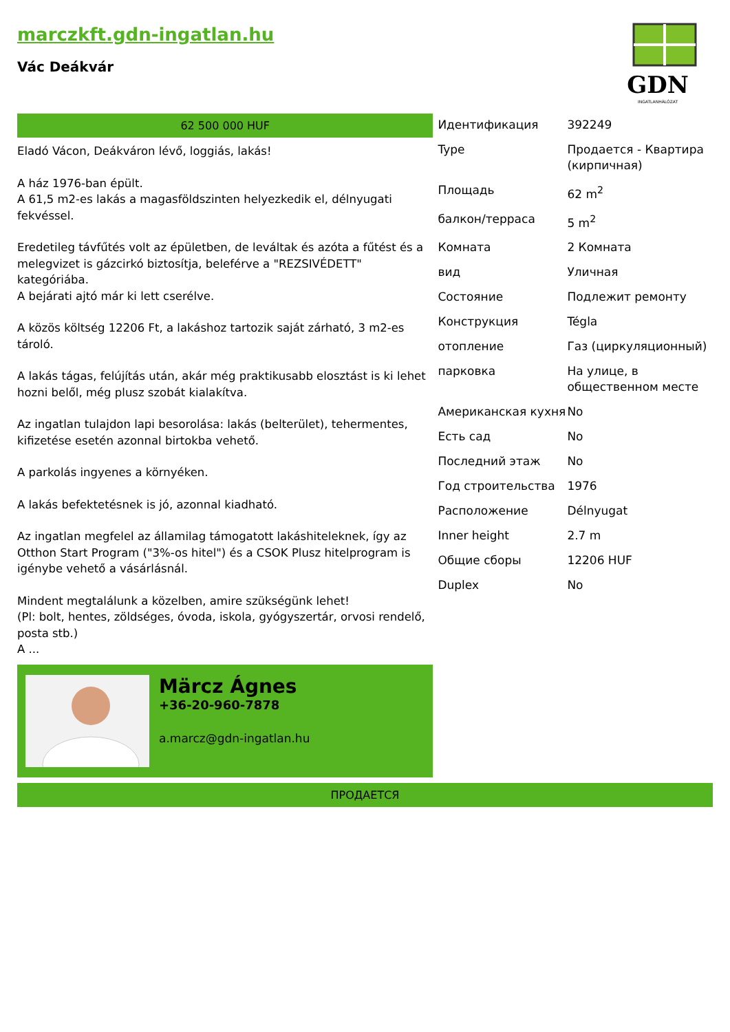marczkft.gdn-ingatlan.hu
Vác Deákvár
GDN
INGATLANHÁLÓZAT
62 500 000 HUF
Eladó Vácon, Deákváron lévő, loggiás, lakás!
A ház 1976-ban épült.
A 61,5 m2-es lakás a magasföldszinten helyezkedik el, délnyugati fekvéssel.
Eredetileg távfűtés volt az épületben, de leváltak és azóta a fűtést és a melegvizet is gázcirkó biztosítja, beleférve a "REZSIVÉDETT" kategóriába.
A bejárati ajtó már ki lett cserélve.
A közös költség 12206 Ft, a lakáshoz tartozik saját zárható, 3 m2-es tároló.
A lakás tágas, felújítás után, akár még praktikusabb elosztást is ki lehet hozni belől, még plusz szobát kialakítva.
Az ingatlan tulajdon lapi besorolása: lakás (belterület), tehermentes, kifizetése esetén azonnal birtokba vehető.
A parkolás ingyenes a környéken.
A lakás befektetésnek is jó, azonnal kiadható.
Az ingatlan megfelel az államilag támogatott lakáshiteleknek, így az Otthon Start Program ("3%-os hitel") és a CSOK Plusz hitelprogram is igénybe vehető a vásárlásnál.
Mindent megtalálunk a közelben, amire szükségünk lehet!
(Pl: bolt, hentes, zöldséges, óvoda, iskola, gyógyszertár, orvosi rendelő, posta stb.)
A ...
Märcz Ágnes
+36-20-960-7878
a.marcz@gdn-ingatlan.hu
| Идентификация | 392249 |
| Type | Продается - Квартира (кирпичная) |
| Площадь | 62 m<sup>2</sup> |
| балкон/терраса | 5 m<sup>2</sup> |
| Комната | 2 Комната |
| вид | Уличная |
| Состояние | Подлежит ремонту |
| Конструкция | Tégla |
| отопление | Газ (циркуляционный) |
| парковка | На улице, в общественном месте |
| Американская кухня | No |
| Есть сад | No |
| Последний этаж | No |
| Год строительства | 1976 |
| Расположение | Délnyugat |
| Inner height | 2.7 m |
| Общие сборы | 12206 HUF |
| Duplex | No |
ПРОДАЕТСЯ